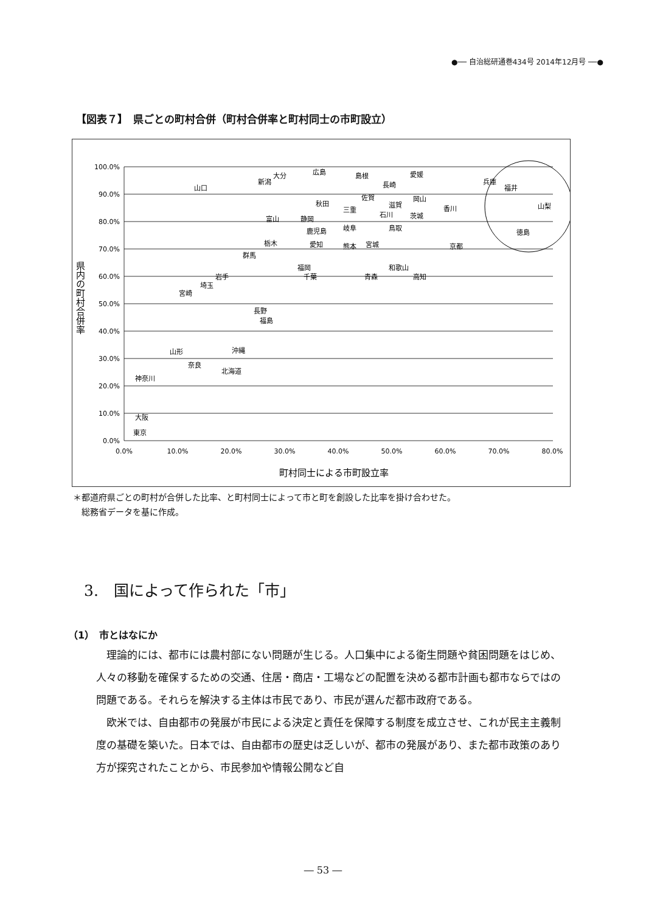●── 自治総研通巻434号 2014年12月号 ──●
【図表７】　県ごとの町村合併（町村合併率と町村同士の市町設立）
100.0%
90.0%
80.0%
70.0%
60.0%
50.0%
40.0%
30.0%
20.0%
10.0%
0.0%
0.0%
10.0%
20.0%
30.0%
40.0%
50.0%
60.0%
70.0%
80.0%
町村同士による市町設立率
県内の町村合併率
山口
新潟
大分
広島
島根
愛媛
長崎
兵庫
福井
山梨
徳島
秋田
三重
佐賀
滋賀
岡山
香川
石川
茨城
富山
静岡
鹿児島
岐阜
鳥取
栃木
愛知
熊本
宮城
京都
群馬
福岡
千葉
和歌山
青森
高知
岩手
埼玉
宮崎
長野
福島
山形
沖縄
奈良
北海道
神奈川
大阪
東京
＊都道府県ごとの町村が合併した比率、と町村同士によって市と町を創設した比率を掛け合わせた。
　総務省データを基に作成。
3.　国によって作られた「市」
（1）　市とはなにか
理論的には、都市には農村部にない問題が生じる。人口集中による衛生問題や貧困問題をはじめ、人々の移動を確保するための交通、住居・商店・工場などの配置を決める都市計画も都市ならではの問題である。それらを解決する主体は市民であり、市民が選んだ都市政府である。
欧米では、自由都市の発展が市民による決定と責任を保障する制度を成立させ、これが民主主義制度の基礎を築いた。日本では、自由都市の歴史は乏しいが、都市の発展があり、また都市政策のあり方が探究されたことから、市民参加や情報公開など自
― 53 ―